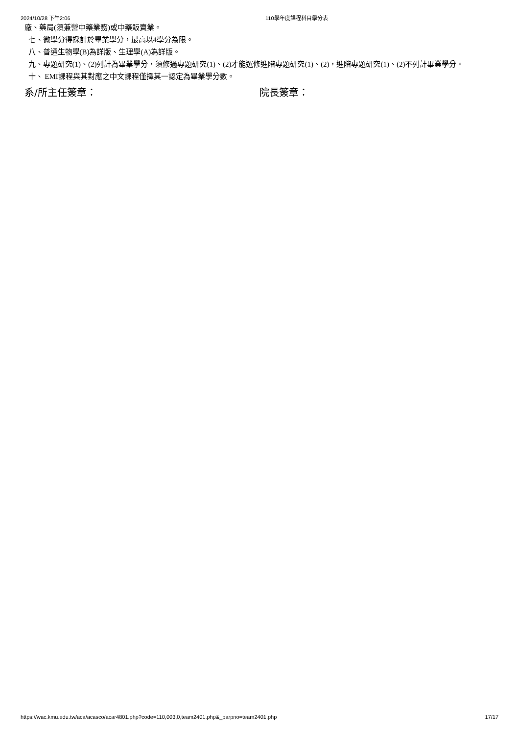2024/10/28 下午2:06 110學年度課程科目學分表
廠、藥局(須兼營中藥業務)或中藥販賣業。
七、微學分得採計於畢業學分，最高以4學分為限。
八、普通生物學(B)為詳版、生理學(A)為詳版。
九、專題研究(1)、(2)列計為畢業學分，須修過專題研究(1)、(2)才能選修進階專題研究(1)、(2)，進階專題研究(1)、(2)不列計畢業學分。
十、 EMI課程與其對應之中文課程僅擇其一認定為畢業學分數。
系/所主任簽章： 院長簽章：
https://wac.kmu.edu.tw/aca/acasco/acar4801.php?code=110,003,0,team2401.php&_parpno=team2401.php 17/17